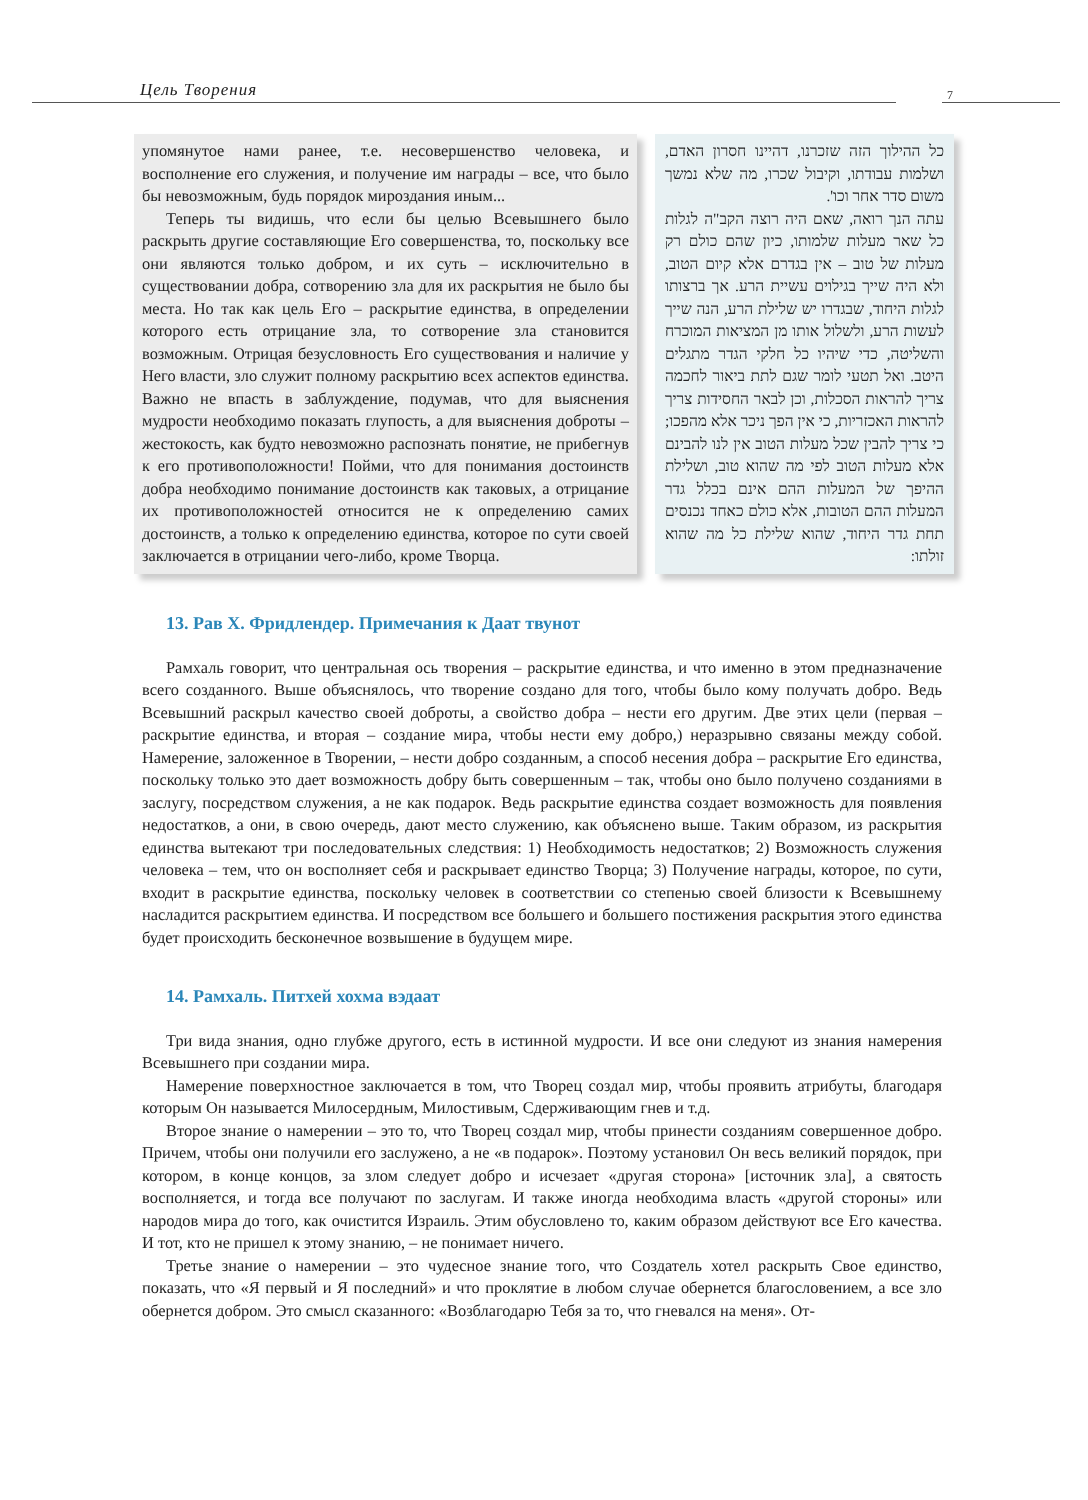Цель Творения 7
упомянутое нами ранее, т.е. несовершенство человека, и восполнение его служения, и получение им награды – все, что было бы невозможным, будь порядок мироздания иным...
Теперь ты видишь, что если бы целью Всевышнего было раскрыть другие составляющие Его совершенства, то, поскольку все они являются только добром, и их суть – исключительно в существовании добра, сотворению зла для их раскрытия не было бы места. Но так как цель Его – раскрытие единства, в определении которого есть отрицание зла, то сотворение зла становится возможным. Отрицая безусловность Его существования и наличие у Него власти, зло служит полному раскрытию всех аспектов единства. Важно не впасть в заблуждение, подумав, что для выяснения мудрости необходимо показать глупость, а для выяснения доброты – жестокость, как будто невозможно распознать понятие, не прибегнув к его противоположности! Пойми, что для понимания достоинств добра необходимо понимание достоинств как таковых, а отрицание их противоположностей относится не к определению самих достоинств, а только к определению единства, которое по сути своей заключается в отрицании чего-либо, кроме Творца.
כל ההילוך הזה שזכרנו, דהיינו חסרון האדם, ושלמות עבודתו, וקיבול שכרו, מה שלא נמשך משום סדר אחר וכו'.
עתה הנך רואה, שאם היה רוצה הקב"ה לגלות כל שאר מעלות שלמותו, כיון שהם כולם רק מעלות של טוב – אין בגדרם אלא קיום הטוב, ולא היה שייך בגילוים עשיית הרע. אך ברצותו לגלות היחוד, שבגדרו יש שלילת הרע, הנה שייך לעשות הרע, ולשלול אותו מן המציאות המוכרח והשליטה, כדי שיהיו כל חלקי הגדר מתגלים היטב. ואל תטעי לומר שגם לתת ביאור לחכמה צריך להראות הסכלות, וכן לבאר החסידות צריך להראות האכזריות, כי אין הפך ניכר אלא מהפכו; כי צריך להבין שכל מעלות הטוב אין לנו להבינם אלא מעלות הטוב לפי מה שהוא טוב, ושלילת ההיפך של המעלות ההם אינם בכלל גדר המעלות ההם הטובות, אלא כולם כאחד נכנסים תחת גדר היחוד, שהוא שלילת כל מה שהוא זולתו:
13. Рав Х. Фридлендер. Примечания к Даат твунот
Рамхаль говорит, что центральная ось творения – раскрытие единства, и что именно в этом предназначение всего созданного. Выше объяснялось, что творение создано для того, чтобы было кому получать добро. Ведь Всевышний раскрыл качество своей доброты, а свойство добра – нести его другим. Две этих цели (первая – раскрытие единства, и вторая – создание мира, чтобы нести ему добро,) неразрывно связаны между собой. Намерение, заложенное в Творении, – нести добро созданным, а способ несения добра – раскрытие Его единства, поскольку только это дает возможность добру быть совершенным – так, чтобы оно было получено созданиями в заслугу, посредством служения, а не как подарок. Ведь раскрытие единства создает возможность для появления недостатков, а они, в свою очередь, дают место служению, как объяснено выше. Таким образом, из раскрытия единства вытекают три последовательных следствия: 1) Необходимость недостатков; 2) Возможность служения человека – тем, что он восполняет себя и раскрывает единство Творца; 3) Получение награды, которое, по сути, входит в раскрытие единства, поскольку человек в соответствии со степенью своей близости к Всевышнему насладится раскрытием единства. И посредством все большего и большего постижения раскрытия этого единства будет происходить бесконечное возвышение в будущем мире.
14. Рамхаль. Питхей хохма вэдаат
Три вида знания, одно глубже другого, есть в истинной мудрости. И все они следуют из знания намерения Всевышнего при создании мира.
Намерение поверхностное заключается в том, что Творец создал мир, чтобы проявить атрибуты, благодаря которым Он называется Милосердным, Милостивым, Сдерживающим гнев и т.д.
Второе знание о намерении – это то, что Творец создал мир, чтобы принести созданиям совершенное добро. Причем, чтобы они получили его заслужено, а не «в подарок». Поэтому установил Он весь великий порядок, при котором, в конце концов, за злом следует добро и исчезает «другая сторона» [источник зла], а святость восполняется, и тогда все получают по заслугам. И также иногда необходима власть «другой стороны» или народов мира до того, как очистится Израиль. Этим обусловлено то, каким образом действуют все Его качества. И тот, кто не пришел к этому знанию, – не понимает ничего.
Третье знание о намерении – это чудесное знание того, что Создатель хотел раскрыть Свое единство, показать, что «Я первый и Я последний» и что проклятие в любом случае обернется благословением, а все зло обернется добром. Это смысл сказанного: «Возблагодарю Тебя за то, что гневался на меня». От-